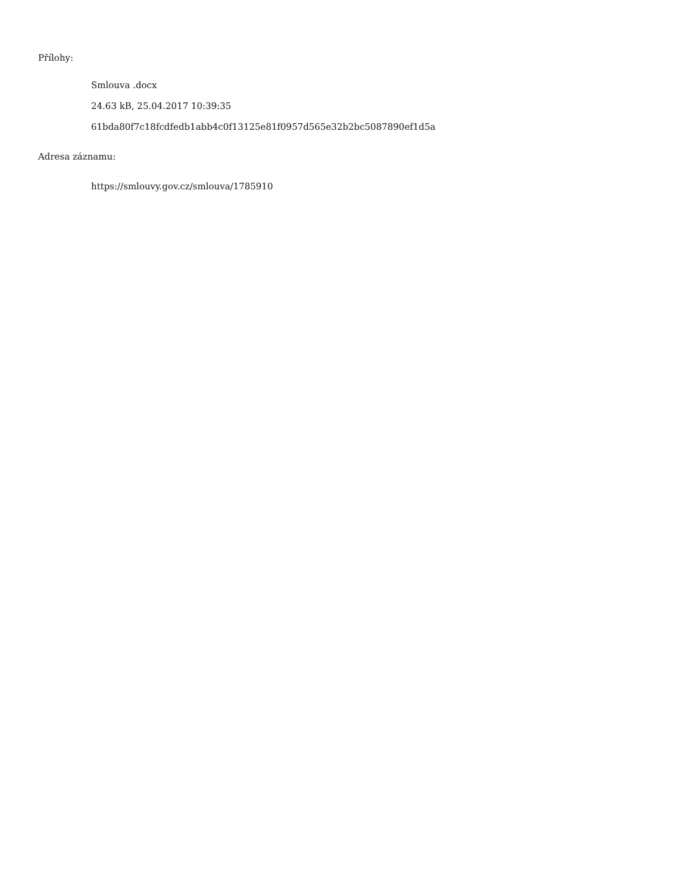Přílohy:
Smlouva .docx
24.63 kB, 25.04.2017 10:39:35
61bda80f7c18fcdfedb1abb4c0f13125e81f0957d565e32b2bc5087890ef1d5a
Adresa záznamu:
https://smlouvy.gov.cz/smlouva/1785910